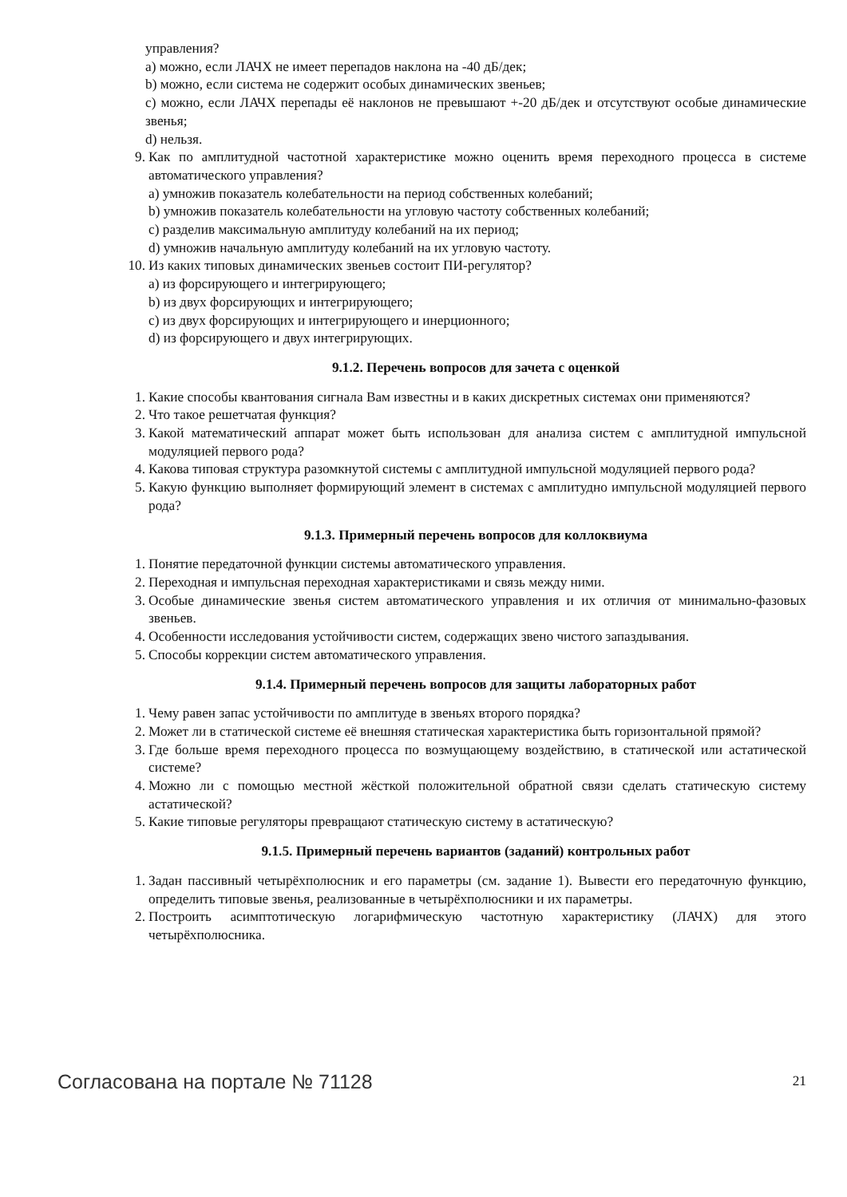управления?
a) можно, если ЛАЧХ не имеет перепадов наклона на -40 дБ/дек;
b) можно, если система не содержит особых динамических звеньев;
c) можно, если ЛАЧХ перепады её наклонов не превышают +-20 дБ/дек и отсутствуют особые динамические звенья;
d) нельзя.
9. Как по амплитудной частотной характеристике можно оценить время переходного процесса в системе автоматического управления?
a) умножив показатель колебательности на период собственных колебаний;
b) умножив показатель колебательности на угловую частоту собственных колебаний;
c) разделив максимальную амплитуду колебаний на их период;
d) умножив начальную амплитуду колебаний на их угловую частоту.
10. Из каких типовых динамических звеньев состоит ПИ-регулятор?
a) из форсирующего и интегрирующего;
b) из двух форсирующих и интегрирующего;
c) из двух форсирующих и интегрирующего и инерционного;
d) из форсирующего и двух интегрирующих.
9.1.2. Перечень вопросов для зачета с оценкой
1. Какие способы квантования сигнала Вам известны и в каких дискретных системах они применяются?
2. Что такое решетчатая функция?
3. Какой математический аппарат может быть использован для анализа систем с амплитудной импульсной модуляцией первого рода?
4. Какова типовая структура разомкнутой системы с амплитудной импульсной модуляцией первого рода?
5. Какую функцию выполняет формирующий элемент в системах с амплитудно импульсной модуляцией первого рода?
9.1.3. Примерный перечень вопросов для коллоквиума
1. Понятие передаточной функции системы автоматического управления.
2. Переходная и импульсная переходная характеристиками и связь между ними.
3. Особые динамические звенья систем автоматического управления и их отличия от минимально-фазовых звеньев.
4. Особенности исследования устойчивости систем, содержащих звено чистого запаздывания.
5. Способы коррекции систем автоматического управления.
9.1.4. Примерный перечень вопросов для защиты лабораторных работ
1. Чему равен запас устойчивости по амплитуде в звеньях второго порядка?
2. Может ли в статической системе её внешняя статическая характеристика быть горизонтальной прямой?
3. Где больше время переходного процесса по возмущающему воздействию, в статической или астатической системе?
4. Можно ли с помощью местной жёсткой положительной обратной связи сделать статическую систему астатической?
5. Какие типовые регуляторы превращают статическую систему в астатическую?
9.1.5. Примерный перечень вариантов (заданий) контрольных работ
1. Задан пассивный четырёхполюсник и его параметры (см. задание 1). Вывести его передаточную функцию, определить типовые звенья, реализованные в четырёхполюсники и их параметры.
2. Построить асимптотическую логарифмическую частотную характеристику (ЛАЧХ) для этого четырёхполюсника.
Согласована на портале № 71128 21